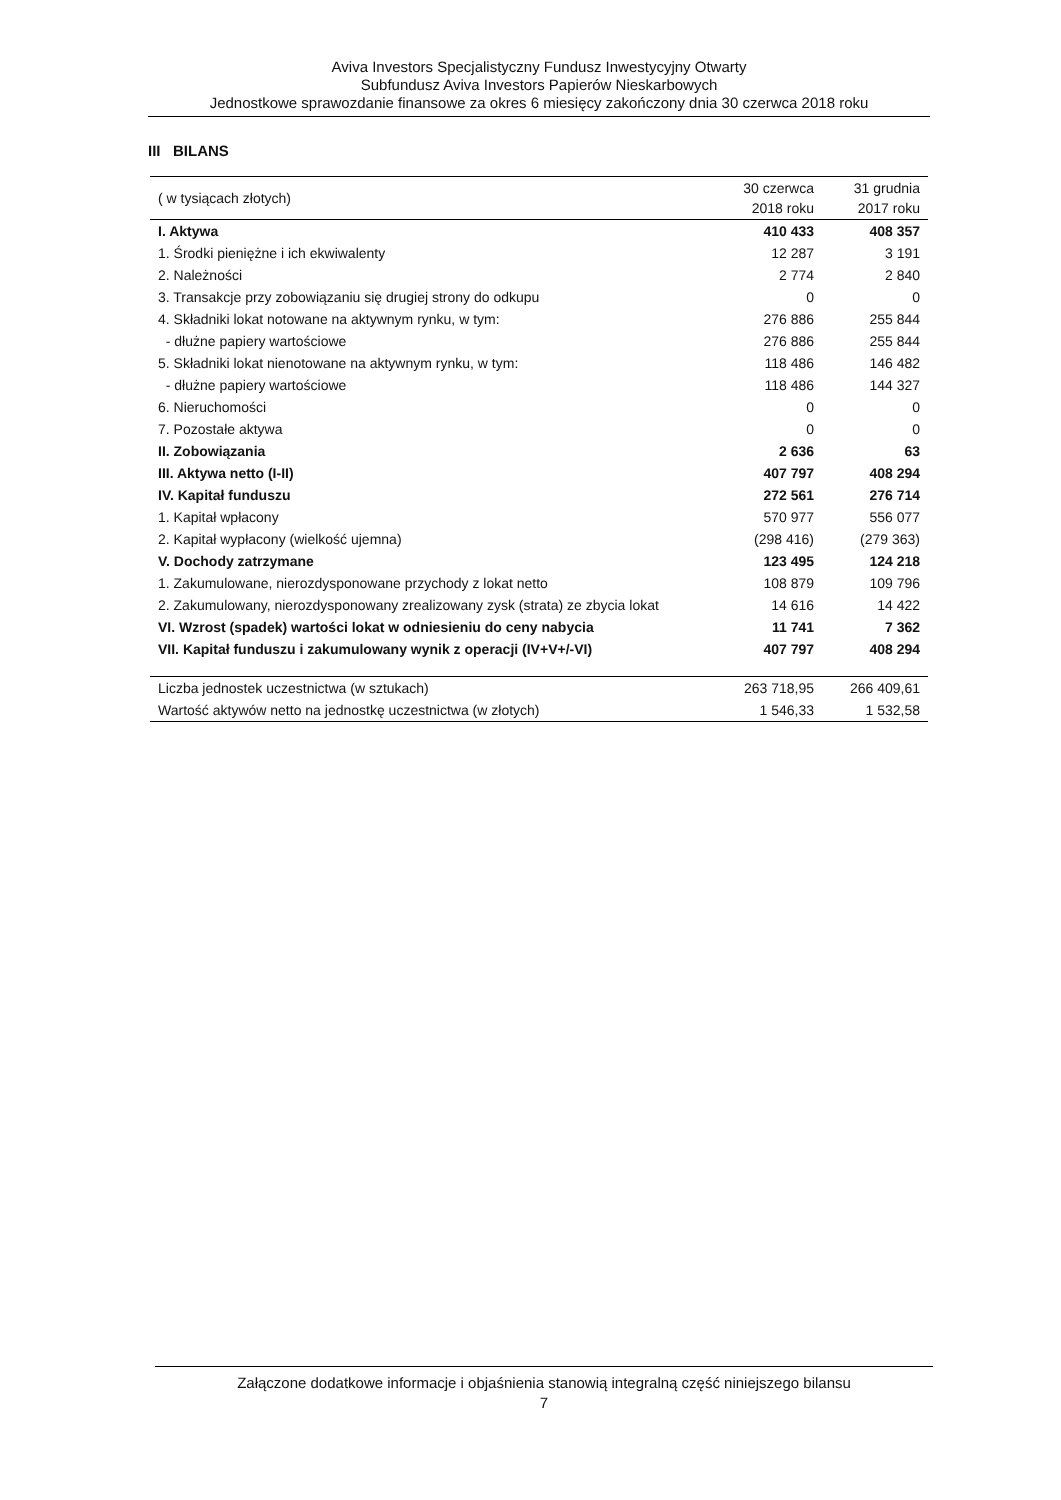Aviva Investors Specjalistyczny Fundusz Inwestycyjny Otwarty
Subfundusz Aviva Investors Papierów Nieskarbowych
Jednostkowe sprawozdanie finansowe za okres 6 miesięcy zakończony dnia 30 czerwca 2018 roku
III BILANS
| ( w tysiącach złotych) | 30 czerwca 2018 roku | 31 grudnia 2017 roku |
| --- | --- | --- |
| I. Aktywa | 410 433 | 408 357 |
| 1. Środki pieniężne i ich ekwiwalenty | 12 287 | 3 191 |
| 2. Należności | 2 774 | 2 840 |
| 3. Transakcje przy zobowiązaniu się drugiej strony do odkupu | 0 | 0 |
| 4. Składniki lokat notowane na aktywnym rynku, w tym: | 276 886 | 255 844 |
| - dłużne papiery wartościowe | 276 886 | 255 844 |
| 5. Składniki lokat nienotowane na aktywnym rynku, w tym: | 118 486 | 146 482 |
| - dłużne papiery wartościowe | 118 486 | 144 327 |
| 6. Nieruchomości | 0 | 0 |
| 7. Pozostałe aktywa | 0 | 0 |
| II. Zobowiązania | 2 636 | 63 |
| III. Aktywa netto (I-II) | 407 797 | 408 294 |
| IV. Kapitał funduszu | 272 561 | 276 714 |
| 1. Kapitał wpłacony | 570 977 | 556 077 |
| 2. Kapitał wypłacony (wielkość ujemna) | (298 416) | (279 363) |
| V. Dochody zatrzymane | 123 495 | 124 218 |
| 1. Zakumulowane, nierozdysponowane przychody z lokat netto | 108 879 | 109 796 |
| 2. Zakumulowany, nierozdysponowany zrealizowany zysk (strata) ze zbycia lokat | 14 616 | 14 422 |
| VI. Wzrost (spadek) wartości lokat w odniesieniu do ceny nabycia | 11 741 | 7 362 |
| VII. Kapitał funduszu i zakumulowany wynik z operacji (IV+V+/-VI) | 407 797 | 408 294 |
| Liczba jednostek uczestnictwa (w sztukach) | 263 718,95 | 266 409,61 |
| Wartość aktywów netto na jednostkę uczestnictwa (w złotych) | 1 546,33 | 1 532,58 |
Załączone dodatkowe informacje i objaśnienia stanowią integralną część niniejszego bilansu
7